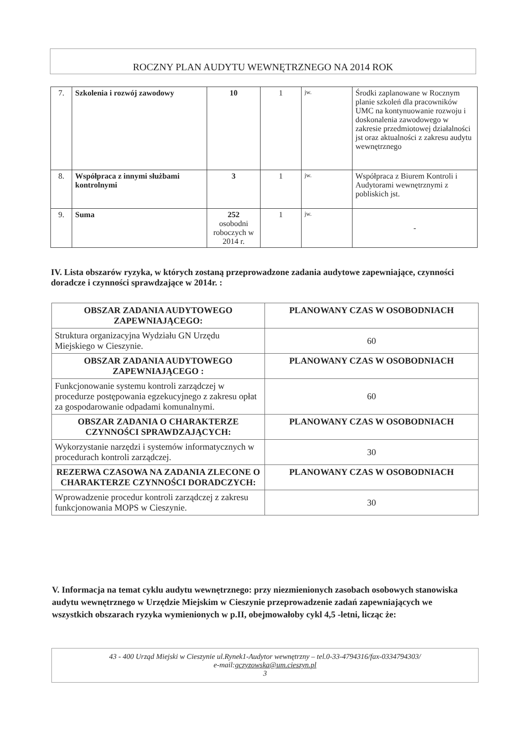ROCZNY PLAN AUDYTU WEWNĘTRZNEGO NA 2014 ROK
| 7. | Szkolenia i rozwój zawodowy | 10 | 1 | jw. | Środki zaplanowane w Rocznym planie szkoleń dla pracowników UMC na kontynuowanie rozwoju i doskonalenia zawodowego w zakresie przedmiotowej działalności jst oraz aktualności z zakresu audytu wewnętrznego |
| 8. | Współpraca z innymi służbami kontrolnymi | 3 | 1 | jw. | Współpraca z Biurem Kontroli i Audytorami wewnętrznymi z pobliskich jst. |
| 9. | Suma | 252 osobodni roboczych w 2014 r. | 1 | jw. | - |
IV. Lista obszarów ryzyka, w których zostaną przeprowadzone zadania audytowe zapewniające, czynności doradcze i czynności sprawdzające w 2014r. :
| OBSZAR ZADANIA AUDYTOWEGO ZAPEWNIAJĄCEGO: | PLANOWANY CZAS W OSOBODNIACH |
| --- | --- |
| Struktura organizacyjna Wydziału GN Urzędu Miejskiego w Cieszynie. | 60 |
| OBSZAR ZADANIA AUDYTOWEGO ZAPEWNIAJĄCEGO : | PLANOWANY CZAS W OSOBODNIACH |
| Funkcjonowanie systemu kontroli zarządczej w procedurze postępowania egzekucyjnego z zakresu opłat za gospodarowanie odpadami komunalnymi. | 60 |
| OBSZAR ZADANIA O CHARAKTERZE CZYNNOŚCI SPRAWDZAJĄCYCH: | PLANOWANY CZAS W OSOBODNIACH |
| Wykorzystanie narzędzi i systemów informatycznych w procedurach kontroli zarządczej. | 30 |
| REZERWA CZASOWA NA ZADANIA ZLECONE O CHARAKTERZE CZYNNOŚCI DORADCZYCH: | PLANOWANY CZAS W OSOBODNIACH |
| Wprowadzenie procedur kontroli zarządczej z zakresu funkcjonowania MOPS w Cieszynie. | 30 |
V. Informacja na temat cyklu audytu wewnętrznego: przy niezmienionych zasobach osobowych stanowiska audytu wewnętrznego w Urzędzie Miejskim w Cieszynie przeprowadzenie zadań zapewniających we wszystkich obszarach ryzyka wymienionych w p.II, obejmowałoby cykl 4,5 -letni, licząc że:
43 - 400 Urząd Miejski w Cieszynie ul.Rynek1-Audytor wewnętrzny – tel.0-33-4794316/fax-0334794303/
e-mail:gczyzowska@um.cieszyn.pl
3